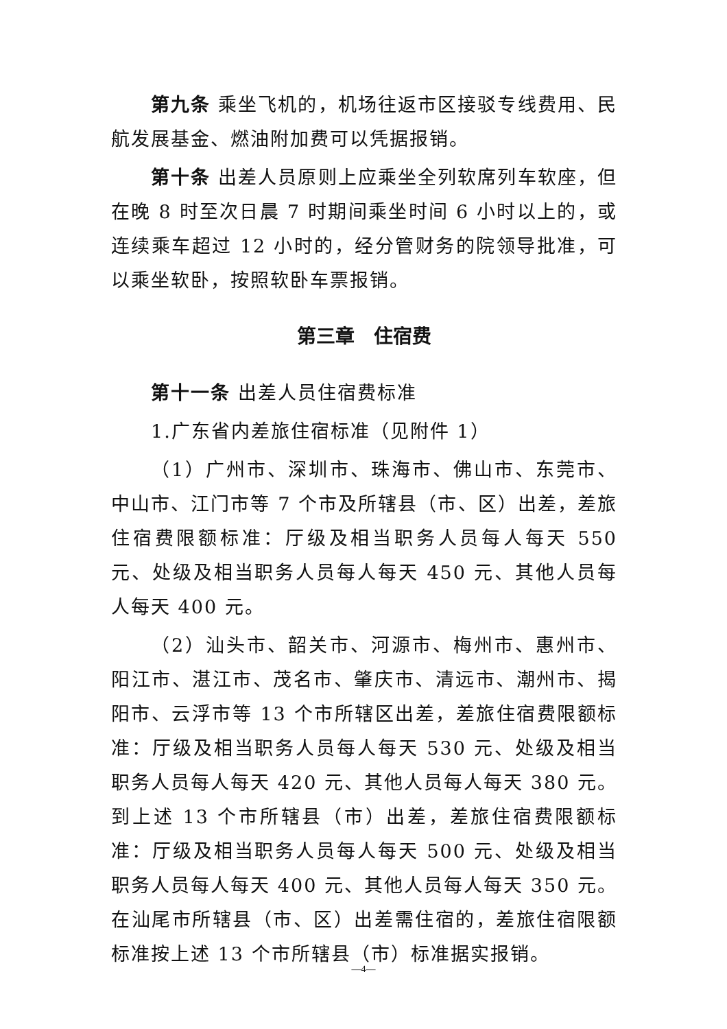第九条 乘坐飞机的，机场往返市区接驳专线费用、民航发展基金、燃油附加费可以凭据报销。
第十条 出差人员原则上应乘坐全列软席列车软座，但在晚 8 时至次日晨 7 时期间乘坐时间 6 小时以上的，或连续乘车超过 12 小时的，经分管财务的院领导批准，可以乘坐软卧，按照软卧车票报销。
第三章　住宿费
第十一条 出差人员住宿费标准
1.广东省内差旅住宿标准（见附件 1）
（1）广州市、深圳市、珠海市、佛山市、东莞市、中山市、江门市等 7 个市及所辖县（市、区）出差，差旅住宿费限额标准：厅级及相当职务人员每人每天 550 元、处级及相当职务人员每人每天 450 元、其他人员每人每天 400 元。
（2）汕头市、韶关市、河源市、梅州市、惠州市、阳江市、湛江市、茂名市、肇庆市、清远市、潮州市、揭阳市、云浮市等 13 个市所辖区出差，差旅住宿费限额标准：厅级及相当职务人员每人每天 530 元、处级及相当职务人员每人每天 420 元、其他人员每人每天 380 元。到上述 13 个市所辖县（市）出差，差旅住宿费限额标准：厅级及相当职务人员每人每天 500 元、处级及相当职务人员每人每天 400 元、其他人员每人每天 350 元。在汕尾市所辖县（市、区）出差需住宿的，差旅住宿限额标准按上述 13 个市所辖县（市）标准据实报销。
—4—